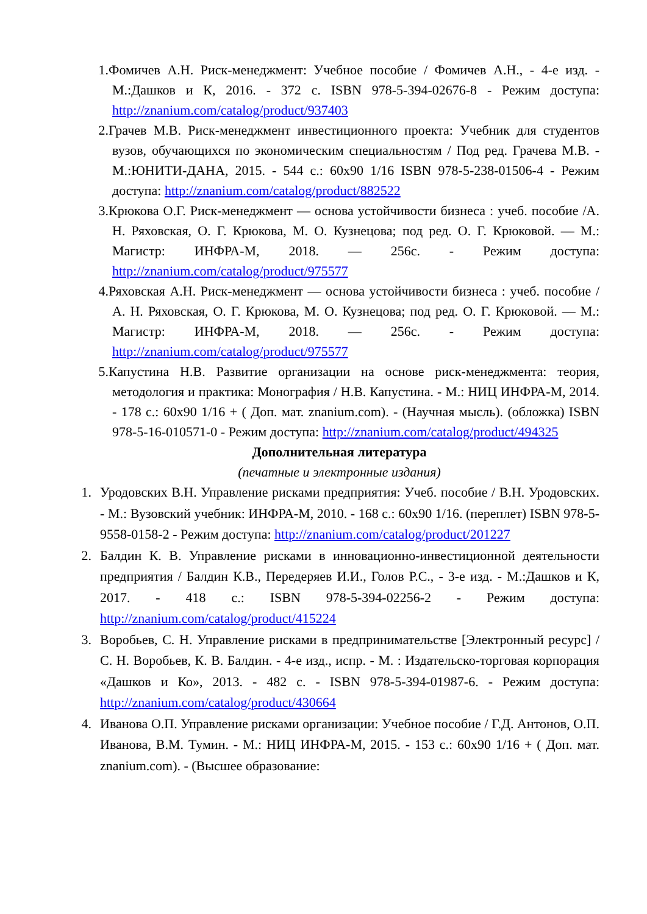1. Фомичев А.Н. Риск-менеджмент: Учебное пособие / Фомичев А.Н., - 4-е изд. - М.:Дашков и К, 2016. - 372 с. ISBN 978-5-394-02676-8 - Режим доступа: http://znanium.com/catalog/product/937403
2. Грачев М.В. Риск-менеджмент инвестиционного проекта: Учебник для студентов вузов, обучающихся по экономическим специальностям / Под ред. Грачева М.В. - М.:ЮНИТИ-ДАНА, 2015. - 544 с.: 60x90 1/16 ISBN 978-5-238-01506-4 - Режим доступа: http://znanium.com/catalog/product/882522
3. Крюкова О.Г. Риск-менеджмент — основа устойчивости бизнеса : учеб. пособие /А. Н. Ряховская, О. Г. Крюкова, М. О. Кузнецова; под ред. О. Г. Крюковой. — М.: Магистр: ИНФРА-М, 2018. — 256с. - Режим доступа: http://znanium.com/catalog/product/975577
4. Ряховская А.Н. Риск-менеджмент — основа устойчивости бизнеса : учеб. пособие /А. Н. Ряховская, О. Г. Крюкова, М. О. Кузнецова; под ред. О. Г. Крюковой. — М.: Магистр: ИНФРА-М, 2018. — 256с. - Режим доступа: http://znanium.com/catalog/product/975577
5. Капустина Н.В. Развитие организации на основе риск-менеджмента: теория, методология и практика: Монография / Н.В. Капустина. - М.: НИЦ ИНФРА-М, 2014. - 178 с.: 60x90 1/16 + ( Доп. мат. znanium.com). - (Научная мысль). (обложка) ISBN 978-5-16-010571-0 - Режим доступа: http://znanium.com/catalog/product/494325
Дополнительная литература
(печатные и электронные издания)
1. Уродовских В.Н. Управление рисками предприятия: Учеб. пособие / В.Н. Уродовских. - М.: Вузовский учебник: ИНФРА-М, 2010. - 168 с.: 60x90 1/16. (переплет) ISBN 978-5-9558-0158-2 - Режим доступа: http://znanium.com/catalog/product/201227
2. Балдин К. В. Управление рисками в инновационно-инвестиционной деятельности предприятия / Балдин К.В., Передеряев И.И., Голов Р.С., - 3-е изд. - М.:Дашков и К, 2017. - 418 с.: ISBN 978-5-394-02256-2 - Режим доступа: http://znanium.com/catalog/product/415224
3. Воробьев, С. Н. Управление рисками в предпринимательстве [Электронный ресурс] / С. Н. Воробьев, К. В. Балдин. - 4-е изд., испр. - М. : Издательско-торговая корпорация «Дашков и Ко», 2013. - 482 с. - ISBN 978-5-394-01987-6. - Режим доступа: http://znanium.com/catalog/product/430664
4. Иванова О.П. Управление рисками организации: Учебное пособие / Г.Д. Антонов, О.П. Иванова, В.М. Тумин. - М.: НИЦ ИНФРА-М, 2015. - 153 с.: 60x90 1/16 + ( Доп. мат. znanium.com). - (Высшее образование: